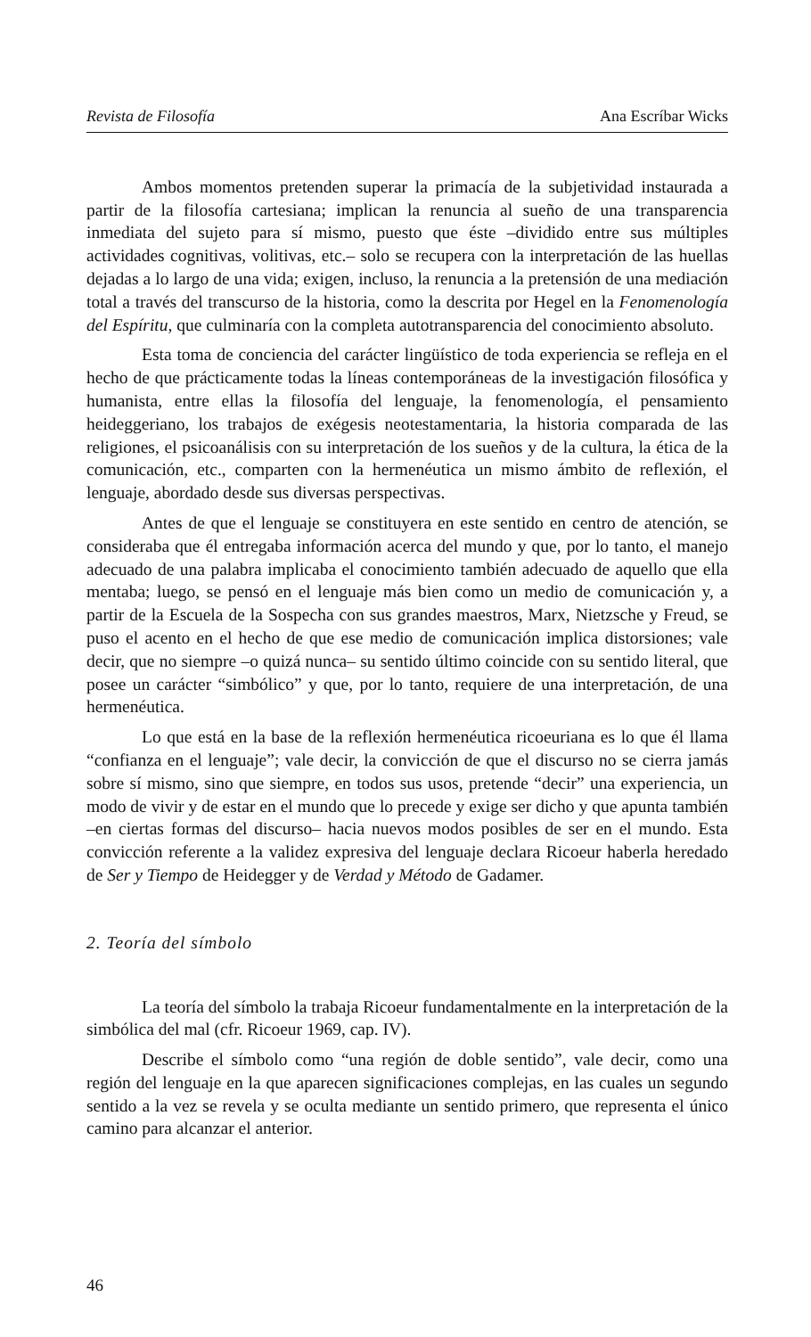Revista de Filosofía Ana Escríbar Wicks
Ambos momentos pretenden superar la primacía de la subjetividad instaurada a partir de la filosofía cartesiana; implican la renuncia al sueño de una transparencia inmediata del sujeto para sí mismo, puesto que éste –dividido entre sus múltiples actividades cognitivas, volitivas, etc.– solo se recupera con la interpretación de las huellas dejadas a lo largo de una vida; exigen, incluso, la renuncia a la pretensión de una mediación total a través del transcurso de la historia, como la descrita por Hegel en la Fenomenología del Espíritu, que culminaría con la completa autotransparencia del conocimiento absoluto.
Esta toma de conciencia del carácter lingüístico de toda experiencia se refleja en el hecho de que prácticamente todas la líneas contemporáneas de la investigación filosófica y humanista, entre ellas la filosofía del lenguaje, la fenomenología, el pensamiento heideggeriano, los trabajos de exégesis neotestamentaria, la historia comparada de las religiones, el psicoanálisis con su interpretación de los sueños y de la cultura, la ética de la comunicación, etc., comparten con la hermenéutica un mismo ámbito de reflexión, el lenguaje, abordado desde sus diversas perspectivas.
Antes de que el lenguaje se constituyera en este sentido en centro de atención, se consideraba que él entregaba información acerca del mundo y que, por lo tanto, el manejo adecuado de una palabra implicaba el conocimiento también adecuado de aquello que ella mentaba; luego, se pensó en el lenguaje más bien como un medio de comunicación y, a partir de la Escuela de la Sospecha con sus grandes maestros, Marx, Nietzsche y Freud, se puso el acento en el hecho de que ese medio de comunicación implica distorsiones; vale decir, que no siempre –o quizá nunca– su sentido último coincide con su sentido literal, que posee un carácter “simbólico” y que, por lo tanto, requiere de una interpretación, de una hermenéutica.
Lo que está en la base de la reflexión hermenéutica ricoeuriana es lo que él llama “confianza en el lenguaje”; vale decir, la convicción de que el discurso no se cierra jamás sobre sí mismo, sino que siempre, en todos sus usos, pretende “decir” una experiencia, un modo de vivir y de estar en el mundo que lo precede y exige ser dicho y que apunta también –en ciertas formas del discurso– hacia nuevos modos posibles de ser en el mundo. Esta convicción referente a la validez expresiva del lenguaje declara Ricoeur haberla heredado de Ser y Tiempo de Heidegger y de Verdad y Método de Gadamer.
2. Teoría del símbolo
La teoría del símbolo la trabaja Ricoeur fundamentalmente en la interpretación de la simbólica del mal (cfr. Ricoeur 1969, cap. IV).
Describe el símbolo como “una región de doble sentido”, vale decir, como una región del lenguaje en la que aparecen significaciones complejas, en las cuales un segundo sentido a la vez se revela y se oculta mediante un sentido primero, que representa el único camino para alcanzar el anterior.
46